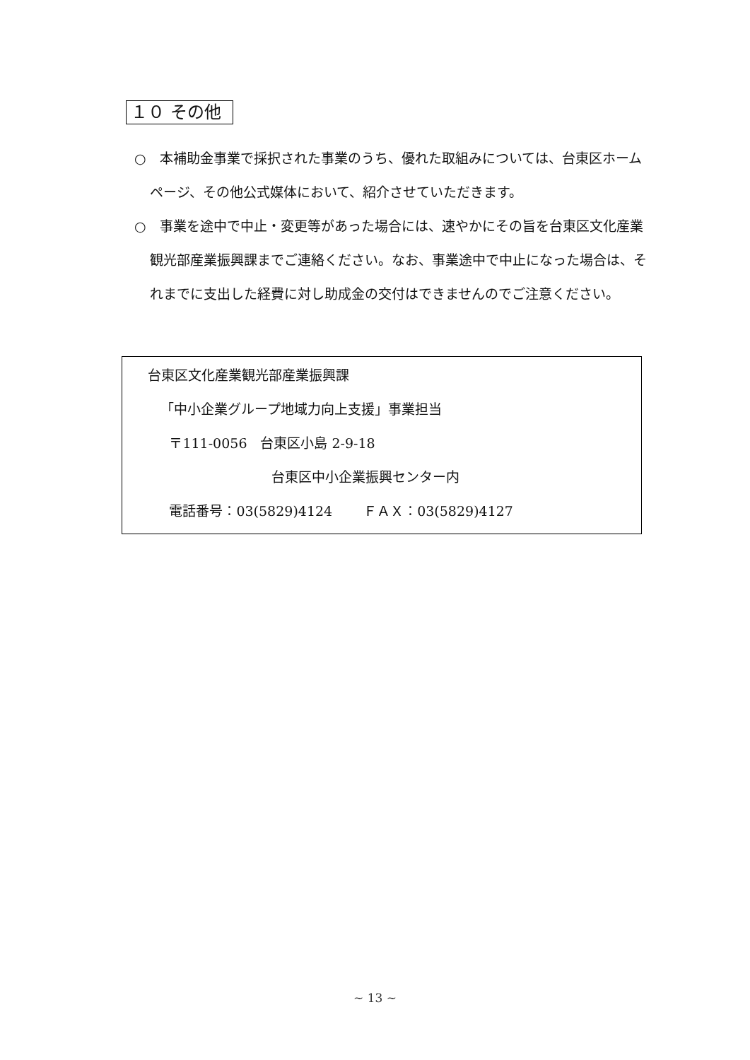１０ その他
○　本補助金事業で採択された事業のうち、優れた取組みについては、台東区ホームページ、その他公式媒体において、紹介させていただきます。
○　事業を途中で中止・変更等があった場合には、速やかにその旨を台東区文化産業観光部産業振興課までご連絡ください。なお、事業途中で中止になった場合は、それまでに支出した経費に対し助成金の交付はできませんのでご注意ください。
台東区文化産業観光部産業振興課
「中小企業グループ地域力向上支援」事業担当
〒111-0056　台東区小島 2-9-18
台東区中小企業振興センター内
電話番号：03(5829)4124　　 ＦＡＸ：03(5829)4127
~ 13 ~